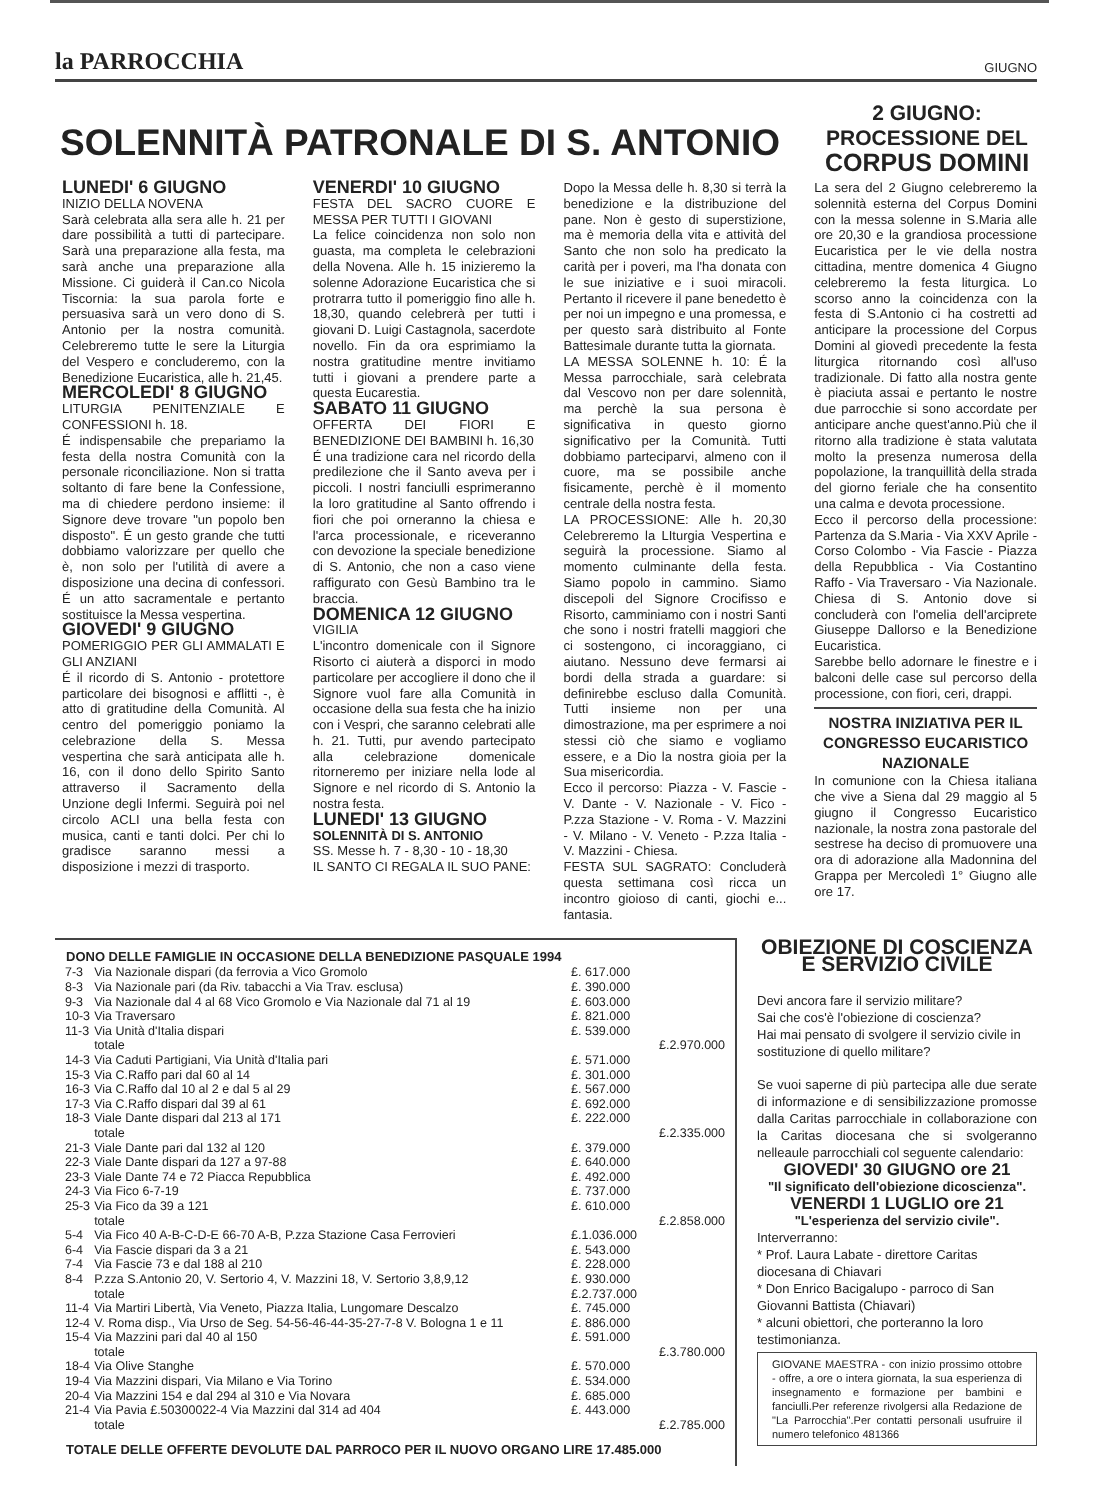la PARROCCHIA
GIUGNO
SOLENNITÀ PATRONALE DI S. ANTONIO
2 GIUGNO:
PROCESSIONE DEL
CORPUS DOMINI
LUNEDI' 6 GIUGNO
INIZIO DELLA NOVENA
Sarà celebrata alla sera alle h. 21 per dare possibilità a tutti di partecipare. Sarà una preparazione alla festa, ma sarà anche una preparazione alla Missione. Ci guiderà il Can.co Nicola Tiscornia: la sua parola forte e persuasiva sarà un vero dono di S. Antonio per la nostra comunità. Celebreremo tutte le sere la Liturgia del Vespero e concluderemo, con la Benedizione Eucaristica, alle h. 21,45.
MERCOLEDI' 8 GIUGNO
LITURGIA PENITENZIALE E CONFESSIONI h. 18.
É indispensabile che prepariamo la festa della nostra Comunità con la personale riconciliazione. Non si tratta soltanto di fare bene la Confessione, ma di chiedere perdono insieme: il Signore deve trovare "un popolo ben disposto". É un gesto grande che tutti dobbiamo valorizzare per quello che è, non solo per l'utilità di avere a disposizione una decina di confessori. É un atto sacramentale e pertanto sostituisce la Messa vespertina.
GIOVEDI' 9 GIUGNO
POMERIGGIO PER GLI AMMALATI E GLI ANZIANI
É il ricordo di S. Antonio - protettore particolare dei bisognosi e afflitti -, è atto di gratitudine della Comunità. Al centro del pomeriggio poniamo la celebrazione della S. Messa vespertina che sarà anticipata alle h. 16, con il dono dello Spirito Santo attraverso il Sacramento della Unzione degli Infermi. Seguirà poi nel circolo ACLI una bella festa con musica, canti e tanti dolci. Per chi lo gradisce saranno messi a disposizione i mezzi di trasporto.
VENERDI' 10 GIUGNO
FESTA DEL SACRO CUORE E MESSA PER TUTTI I GIOVANI
La felice coincidenza non solo non guasta, ma completa le celebrazioni della Novena. Alle h. 15 inizieremo la solenne Adorazione Eucaristica che si protrarra tutto il pomeriggio fino alle h. 18,30, quando celebrerà per tutti i giovani D. Luigi Castagnola, sacerdote novello. Fin da ora esprimiamo la nostra gratitudine mentre invitiamo tutti i giovani a prendere parte a questa Eucarestia.
SABATO 11 GIUGNO
OFFERTA DEI FIORI E BENEDIZIONE DEI BAMBINI h. 16,30
É una tradizione cara nel ricordo della predilezione che il Santo aveva per i piccoli. I nostri fanciulli esprimeranno la loro gratitudine al Santo offrendo i fiori che poi orneranno la chiesa e l'arca processionale, e riceveranno con devozione la speciale benedizione di S. Antonio, che non a caso viene raffigurato con Gesù Bambino tra le braccia.
DOMENICA 12 GIUGNO
VIGILIA
L'incontro domenicale con il Signore Risorto ci aiuterà a disporci in modo particolare per accogliere il dono che il Signore vuol fare alla Comunità in occasione della sua festa che ha inizio con i Vespri, che saranno celebrati alle h. 21. Tutti, pur avendo partecipato alla celebrazione domenicale ritorneremo per iniziare nella lode al Signore e nel ricordo di S. Antonio la nostra festa.
LUNEDI' 13 GIUGNO
SOLENNITÀ DI S. ANTONIO
SS. Messe h. 7 - 8,30 - 10 - 18,30
IL SANTO CI REGALA IL SUO PANE:
Dopo la Messa delle h. 8,30 si terrà la benedizione e la distribuzione del pane. Non è gesto di superstizione, ma è memoria della vita e attività del Santo che non solo ha predicato la carità per i poveri, ma l'ha donata con le sue iniziative e i suoi miracoli. Pertanto il ricevere il pane benedetto è per noi un impegno e una promessa, e per questo sarà distribuito al Fonte Battesimale durante tutta la giornata.
LA MESSA SOLENNE h. 10: É la Messa parrocchiale, sarà celebrata dal Vescovo non per dare solennità, ma perchè la sua persona è significativa in questo giorno significativo per la Comunità. Tutti dobbiamo parteciparvi, almeno con il cuore, ma se possibile anche fisicamente, perchè è il momento centrale della nostra festa.
LA PROCESSIONE: Alle h. 20,30 Celebreremo la LIturgia Vespertina e seguirà la processione. Siamo al momento culminante della festa. Siamo popolo in cammino. Siamo discepoli del Signore Crocifisso e Risorto, camminiamo con i nostri Santi che sono i nostri fratelli maggiori che ci sostengono, ci incoraggiano, ci aiutano. Nessuno deve fermarsi ai bordi della strada a guardare: si definirebbe escluso dalla Comunità. Tutti insieme non per una dimostrazione, ma per esprimere a noi stessi ciò che siamo e vogliamo essere, e a Dio la nostra gioia per la Sua misericordia.
Ecco il percorso: Piazza - V. Fascie - V. Dante - V. Nazionale - V. Fico - P.zza Stazione - V. Roma - V. Mazzini - V. Milano - V. Veneto - P.zza Italia - V. Mazzini - Chiesa.
FESTA SUL SAGRATO: Concluderà questa settimana così ricca un incontro gioioso di canti, giochi e... fantasia.
La sera del 2 Giugno celebreremo la solennità esterna del Corpus Domini con la messa solenne in S.Maria alle ore 20,30 e la grandiosa processione Eucaristica per le vie della nostra cittadina, mentre domenica 4 Giugno celebreremo la festa liturgica. Lo scorso anno la coincidenza con la festa di S.Antonio ci ha costretti ad anticipare la processione del Corpus Domini al giovedì precedente la festa liturgica ritornando così all'uso tradizionale. Di fatto alla nostra gente è piaciuta assai e pertanto le nostre due parrocchie si sono accordate per anticipare anche quest'anno.Più che il ritorno alla tradizione è stata valutata molto la presenza numerosa della popolazione, la tranquillità della strada del giorno feriale che ha consentito una calma e devota processione.
Ecco il percorso della processione: Partenza da S.Maria - Via XXV Aprile - Corso Colombo - Via Fascie - Piazza della Repubblica - Via Costantino Raffo - Via Traversaro - Via Nazionale. Chiesa di S. Antonio dove si concluderà con l'omelia dell'arciprete Giuseppe Dallorso e la Benedizione Eucaristica.
Sarebbe bello adornare le finestre e i balconi delle case sul percorso della processione, con fiori, ceri, drappi.
NOSTRA INIZIATIVA PER IL CONGRESSO EUCARISTICO NAZIONALE
In comunione con la Chiesa italiana che vive a Siena dal 29 maggio al 5 giugno il Congresso Eucaristico nazionale, la nostra zona pastorale del sestrese ha deciso di promuovere una ora di adorazione alla Madonnina del Grappa per Mercoledì 1° Giugno alle ore 17.
| DONO DELLE FAMIGLIE IN OCCASIONE DELLA BENEDIZIONE PASQUALE 1994 | | | |
| --- | --- | --- | --- |
| 7-3 | Via Nazionale dispari (da ferrovia a Vico Gromolo | £. 617.000 | |
| 8-3 | Via Nazionale pari (da Riv. tabacchi a Via Trav. esclusa) | £. 390.000 | |
| 9-3 | Via Nazionale dal 4 al 68 Vico Gromolo e Via Nazionale dal 71 al 19 | £. 603.000 | |
| 10-3 | Via Traversaro | £. 821.000 | |
| 11-3 | Via Unità d'Italia dispari | £. 539.000 | |
| | totale | | £.2.970.000 |
| 14-3 | Via Caduti Partigiani, Via Unità d'Italia pari | £. 571.000 | |
| 15-3 | Via C.Raffo pari dal 60 al 14 | £. 301.000 | |
| 16-3 | Via C.Raffo dal 10 al 2 e dal 5 al 29 | £. 567.000 | |
| 17-3 | Via C.Raffo dispari dal 39 al 61 | £. 692.000 | |
| 18-3 | Viale Dante dispari dal 213 al 171 | £. 222.000 | |
| | totale | | £.2.335.000 |
| 21-3 | Viale Dante pari dal 132 al 120 | £. 379.000 | |
| 22-3 | Viale Dante dispari da 127 a 97-88 | £. 640.000 | |
| 23-3 | Viale Dante 74 e 72 Piacca Repubblica | £. 492.000 | |
| 24-3 | Via Fico 6-7-19 | £. 737.000 | |
| 25-3 | Via Fico da 39 a 121 | £. 610.000 | |
| | totale | | £.2.858.000 |
| 5-4 | Via Fico 40 A-B-C-D-E 66-70 A-B, P.zza Stazione Casa Ferrovieri | £.1.036.000 | |
| 6-4 | Via Fascie dispari da 3 a 21 | £. 543.000 | |
| 7-4 | Via Fascie 73 e dal 188 al 210 | £. 228.000 | |
| 8-4 | P.zza S.Antonio 20, V. Sertorio 4, V. Mazzini 18, V. Sertorio 3,8,9,12 | £. 930.000 | |
| | totale | £.2.737.000 | |
| 11-4 | Via Martiri Libertà, Via Veneto, Piazza Italia, Lungomare Descalzo | £. 745.000 | |
| 12-4 | V. Roma disp., Via Urso de Seg. 54-56-46-44-35-27-7-8 V. Bologna 1 e 11 | £. 886.000 | |
| 15-4 | Via Mazzini pari dal 40 al 150 | £. 591.000 | |
| | totale | | £.3.780.000 |
| 18-4 | Via Olive Stanghe | £. 570.000 | |
| 19-4 | Via Mazzini dispari, Via Milano e Via Torino | £. 534.000 | |
| 20-4 | Via Mazzini 154 e dal 294 al 310 e Via Novara | £. 685.000 | |
| 21-4 | Via Pavia £.50300022-4 Via Mazzini dal 314 ad 404 | £. 443.000 | |
| | totale | | £.2.785.000 |
| TOTALE DELLE OFFERTE DEVOLUTE DAL PARROCO PER IL NUOVO ORGANO LIRE 17.485.000 | | | |
OBIEZIONE DI COSCIENZA E SERVIZIO CIVILE
Devi ancora fare il servizio militare?
Sai che cos'è l'obiezione di coscienza?
Hai mai pensato di svolgere il servizio civile in sostituzione di quello militare?
Se vuoi saperne di più partecipa alle due serate di informazione e di sensibilizzazione promosse dalla Caritas parrocchiale in collaborazione con la Caritas diocesana che si svolgeranno nelleaule parrocchiali col seguente calendario:
GIOVEDI' 30 GIUGNO ore 21
"Il significato dell'obiezione dicoscienza".
VENERDI 1 LUGLIO ore 21
"L'esperienza del servizio civile".
Interverranno:
* Prof. Laura Labate - direttore Caritas diocesana di Chiavari
* Don Enrico Bacigalupo - parroco di San Giovanni Battista (Chiavari)
* alcuni obiettori, che porteranno la loro testimonianza.
GIOVANE MAESTRA - con inizio prossimo ottobre - offre, a ore o intera giornata, la sua esperienza di insegnamento e formazione per bambini e fanciulli.Per referenze rivolgersi alla Redazione de "La Parrocchia".Per contatti personali usufruire il numero telefonico 481366